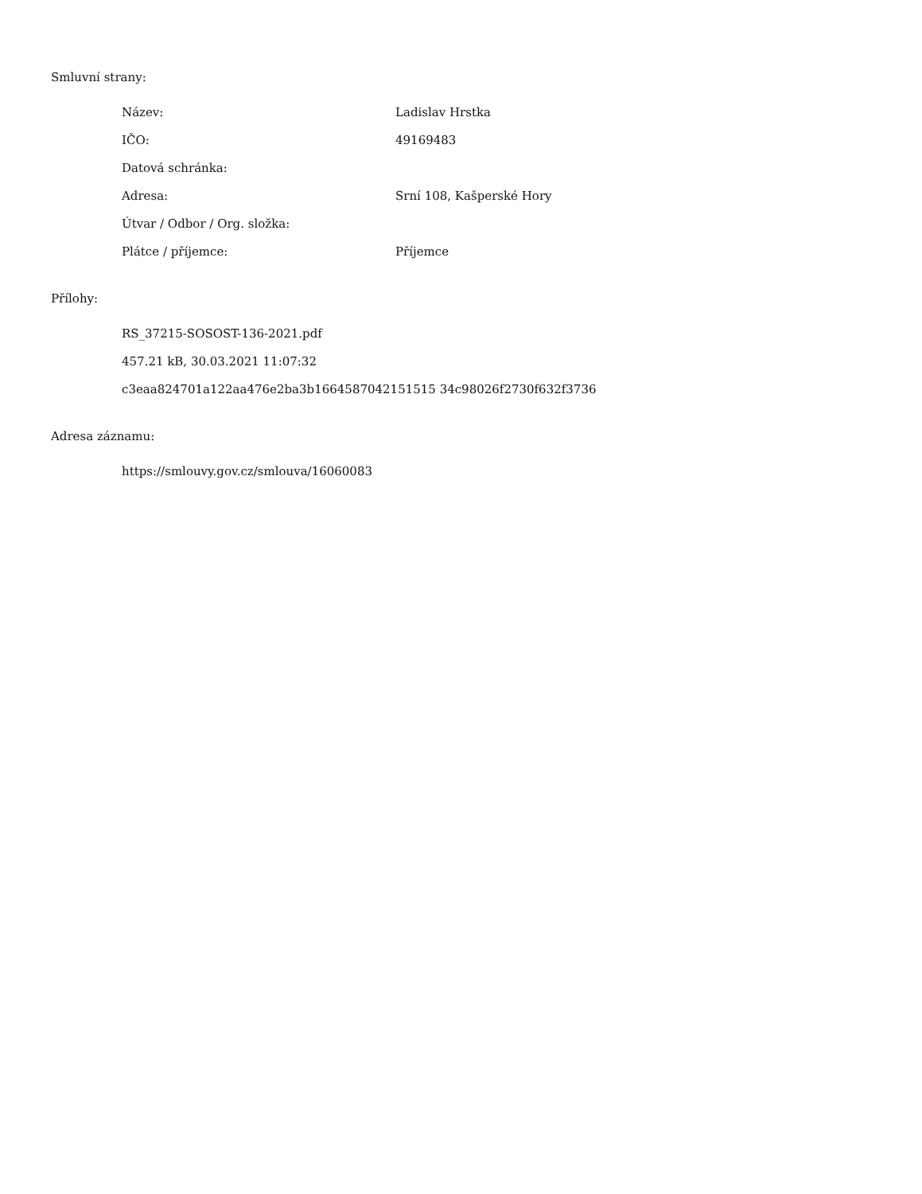Smluvní strany:
| Název: | Ladislav Hrstka |
| IČO: | 49169483 |
| Datová schránka: | |
| Adresa: | Srní 108, Kašperské Hory |
| Útvar / Odbor / Org. složka: | |
| Plátce / příjemce: | Příjemce |
Přílohy:
RS_37215-SOSOST-136-2021.pdf
457.21 kB, 30.03.2021 11:07:32
c3eaa824701a122aa476e2ba3b1664587042151515 34c98026f2730f632f3736
Adresa záznamu:
https://smlouvy.gov.cz/smlouva/16060083